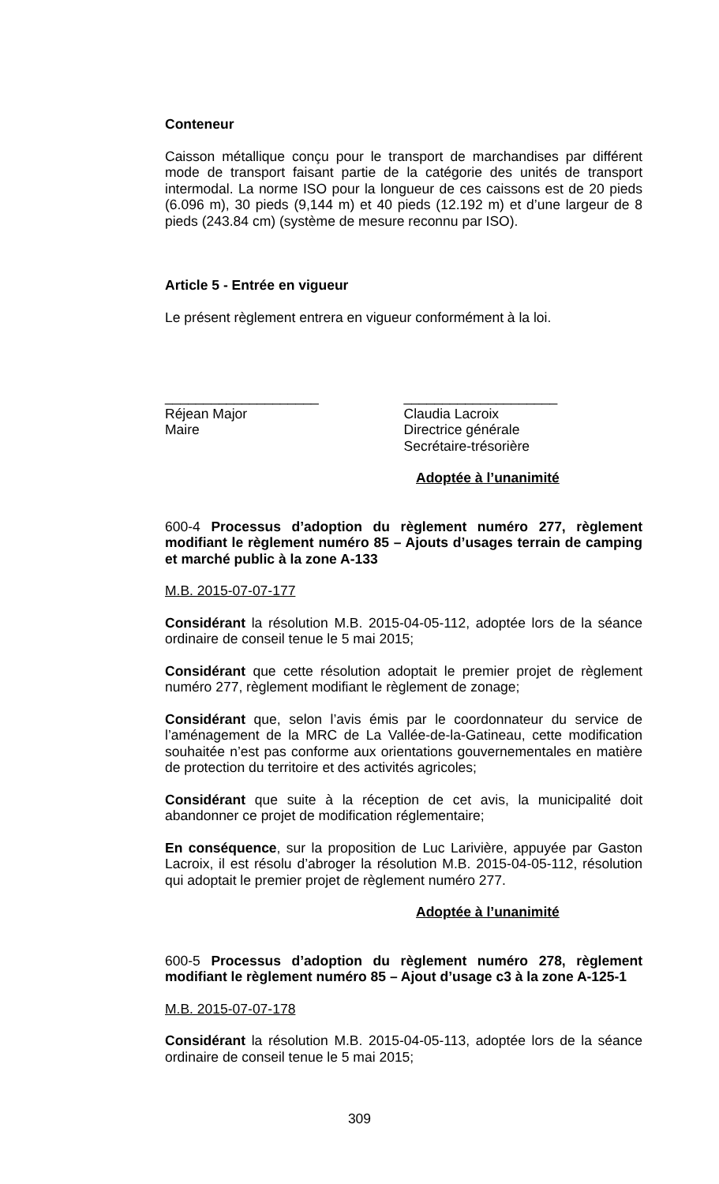Conteneur
Caisson métallique conçu pour le transport de marchandises par différent mode de transport faisant partie de la catégorie des unités de transport intermodal. La norme ISO pour la longueur de ces caissons est de 20 pieds (6.096 m), 30 pieds (9,144 m) et 40 pieds (12.192 m) et d’une largeur de 8 pieds (243.84 cm) (système de mesure reconnu par ISO).
Article 5 - Entrée en vigueur
Le présent règlement entrera en vigueur conformément à la loi.
____________________
Réjean Major
Maire
____________________
Claudia Lacroix
Directrice générale
Secrétaire-trésorière
Adoptée à l’unanimité
600-4 Processus d’adoption du règlement numéro 277, règlement modifiant le règlement numéro 85 – Ajouts d’usages terrain de camping et marché public à la zone A-133
M.B. 2015-07-07-177
Considérant la résolution M.B. 2015-04-05-112, adoptée lors de la séance ordinaire de conseil tenue le 5 mai 2015;
Considérant que cette résolution adoptait le premier projet de règlement numéro 277, règlement modifiant le règlement de zonage;
Considérant que, selon l’avis émis par le coordonnateur du service de l’aménagement de la MRC de La Vallée-de-la-Gatineau, cette modification souhaitée n’est pas conforme aux orientations gouvernementales en matière de protection du territoire et des activités agricoles;
Considérant que suite à la réception de cet avis, la municipalité doit abandonner ce projet de modification réglementaire;
En conséquence, sur la proposition de Luc Larivière, appuyée par Gaston Lacroix, il est résolu d’abroger la résolution M.B. 2015-04-05-112, résolution qui adoptait le premier projet de règlement numéro 277.
Adoptée à l’unanimité
600-5 Processus d’adoption du règlement numéro 278, règlement modifiant le règlement numéro 85 – Ajout d’usage c3 à la zone A-125-1
M.B. 2015-07-07-178
Considérant la résolution M.B. 2015-04-05-113, adoptée lors de la séance ordinaire de conseil tenue le 5 mai 2015;
309